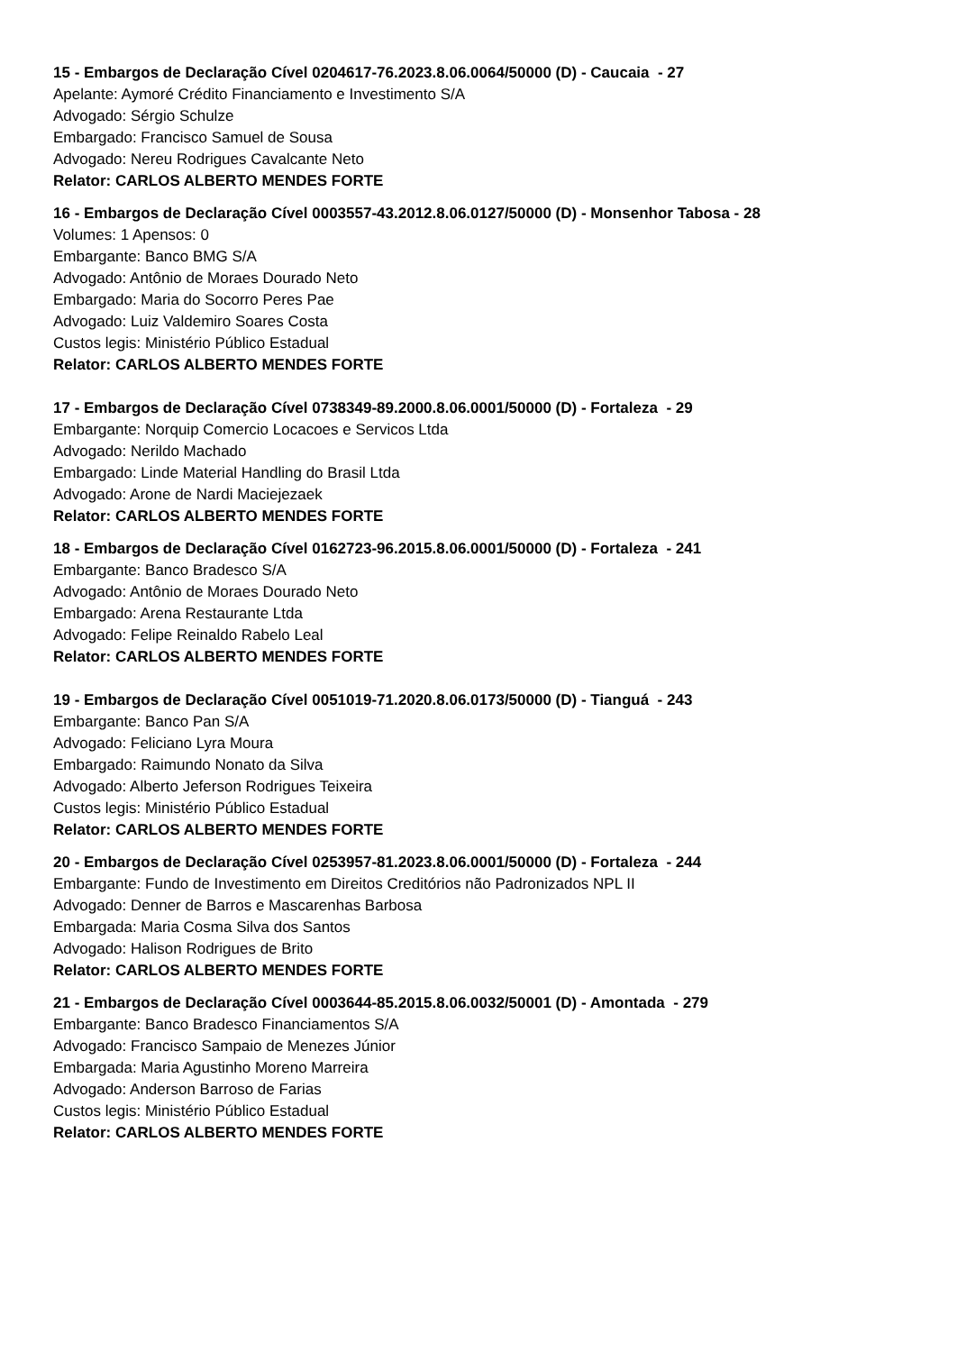15 - Embargos de Declaração Cível 0204617-76.2023.8.06.0064/50000 (D) - Caucaia - 27
Apelante: Aymoré Crédito Financiamento e Investimento S/A
Advogado: Sérgio Schulze
Embargado: Francisco Samuel de Sousa
Advogado: Nereu Rodrigues Cavalcante Neto
Relator: CARLOS ALBERTO MENDES FORTE
16 - Embargos de Declaração Cível 0003557-43.2012.8.06.0127/50000 (D) - Monsenhor Tabosa - 28
Volumes: 1 Apensos: 0
Embargante: Banco BMG S/A
Advogado: Antônio de Moraes Dourado Neto
Embargado: Maria do Socorro Peres Pae
Advogado: Luiz Valdemiro Soares Costa
Custos legis: Ministério Público Estadual
Relator: CARLOS ALBERTO MENDES FORTE
17 - Embargos de Declaração Cível 0738349-89.2000.8.06.0001/50000 (D) - Fortaleza - 29
Embargante: Norquip Comercio Locacoes e Servicos Ltda
Advogado: Nerildo Machado
Embargado: Linde Material Handling do Brasil Ltda
Advogado: Arone de Nardi Maciejezaek
Relator: CARLOS ALBERTO MENDES FORTE
18 - Embargos de Declaração Cível 0162723-96.2015.8.06.0001/50000 (D) - Fortaleza - 241
Embargante: Banco Bradesco S/A
Advogado: Antônio de Moraes Dourado Neto
Embargado: Arena Restaurante Ltda
Advogado: Felipe Reinaldo Rabelo Leal
Relator: CARLOS ALBERTO MENDES FORTE
19 - Embargos de Declaração Cível 0051019-71.2020.8.06.0173/50000 (D) - Tianguá - 243
Embargante: Banco Pan S/A
Advogado: Feliciano Lyra Moura
Embargado: Raimundo Nonato da Silva
Advogado: Alberto Jeferson Rodrigues Teixeira
Custos legis: Ministério Público Estadual
Relator: CARLOS ALBERTO MENDES FORTE
20 - Embargos de Declaração Cível 0253957-81.2023.8.06.0001/50000 (D) - Fortaleza - 244
Embargante: Fundo de Investimento em Direitos Creditórios não Padronizados NPL II
Advogado: Denner de Barros e Mascarenhas Barbosa
Embargada: Maria Cosma Silva dos Santos
Advogado: Halison Rodrigues de Brito
Relator: CARLOS ALBERTO MENDES FORTE
21 - Embargos de Declaração Cível 0003644-85.2015.8.06.0032/50001 (D) - Amontada - 279
Embargante: Banco Bradesco Financiamentos S/A
Advogado: Francisco Sampaio de Menezes Júnior
Embargada: Maria Agustinho Moreno Marreira
Advogado: Anderson Barroso de Farias
Custos legis: Ministério Público Estadual
Relator: CARLOS ALBERTO MENDES FORTE